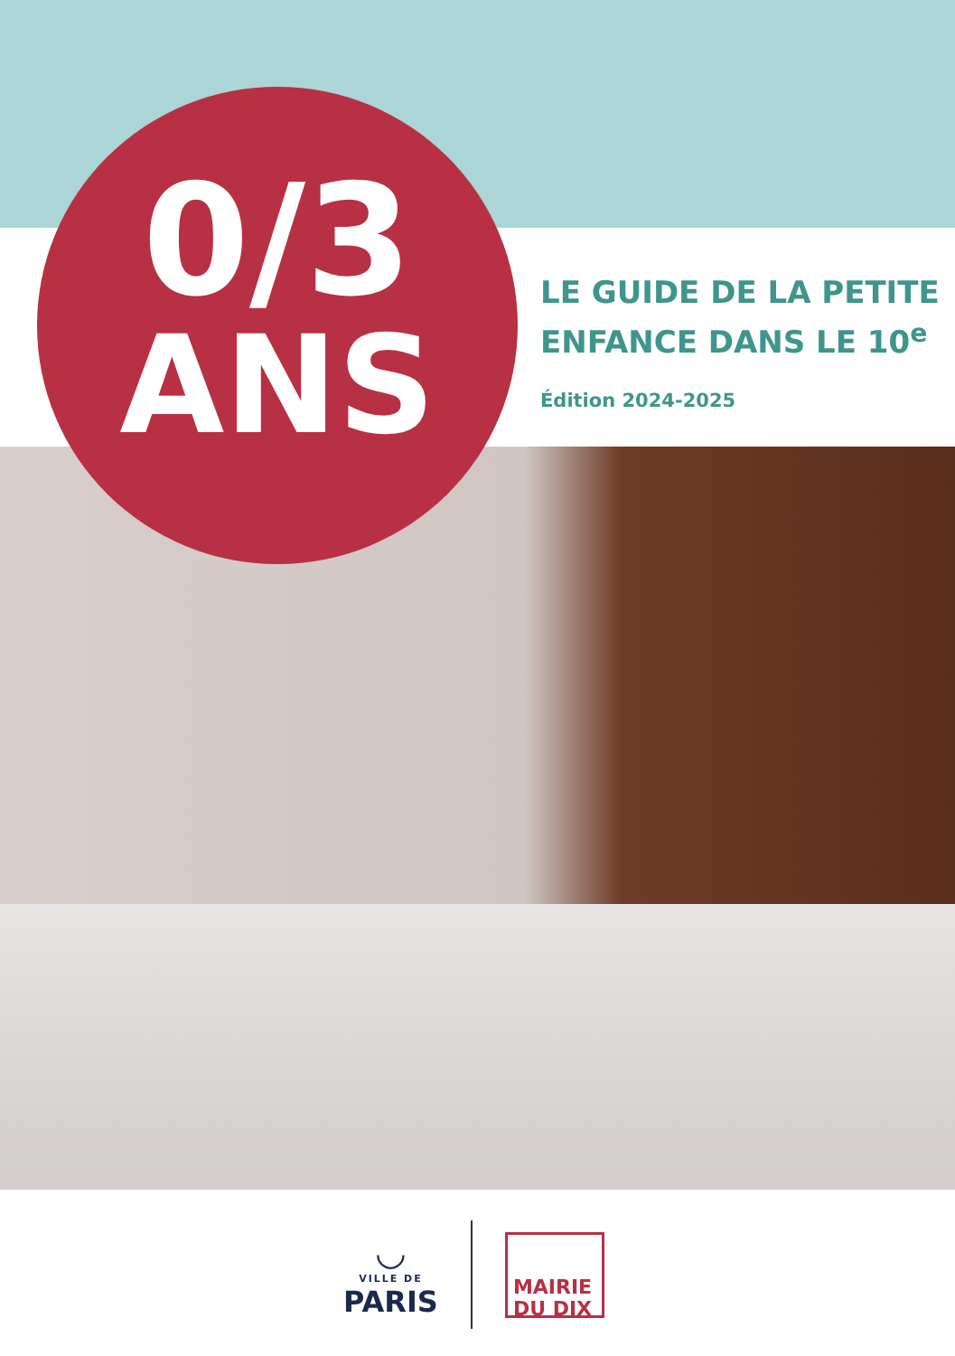0/3
ANS
LE GUIDE DE LA PETITE
ENFANCE DANS LE 10<sup>e</sup>
Édition 2024-2025
◡
VILLE DE
PARIS
MAIRIE
DU DIX